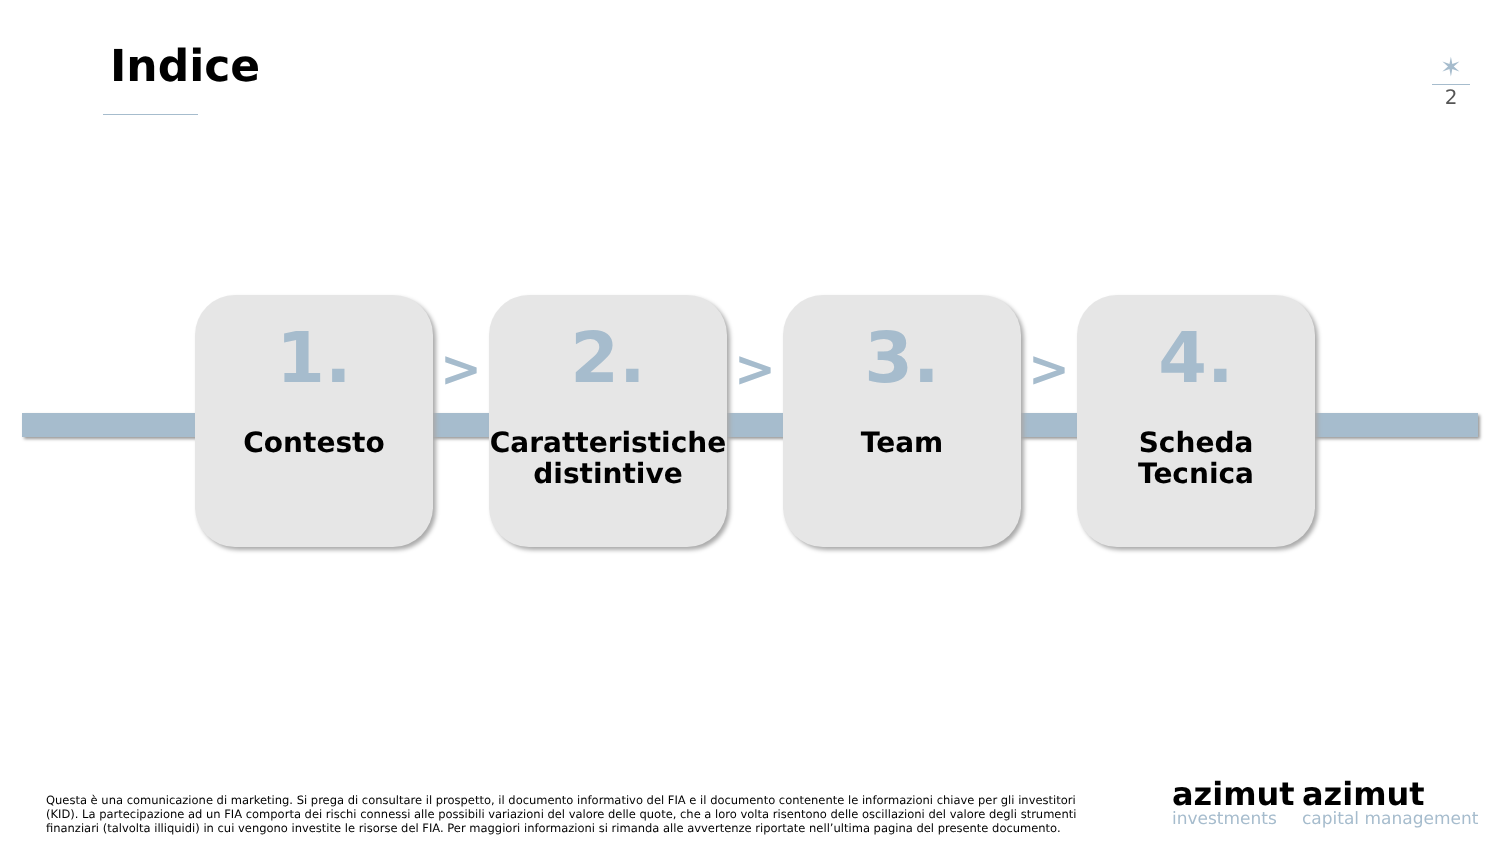Indice
✶
2
1.
Contesto
>
2.
Caratteristiche distintive
>
3.
Team
>
4.
Scheda Tecnica
Questa è una comunicazione di marketing. Si prega di consultare il prospetto, il documento informativo del FIA e il documento contenente le informazioni chiave per gli investitori (KID). La partecipazione ad un FIA comporta dei rischi connessi alle possibili variazioni del valore delle quote, che a loro volta risentono delle oscillazioni del valore degli strumenti finanziari (talvolta illiquidi) in cui vengono investite le risorse del FIA. Per maggiori informazioni si rimanda alle avvertenze riportate nell’ultima pagina del presente documento.
azimut
investments
azimut
capital management